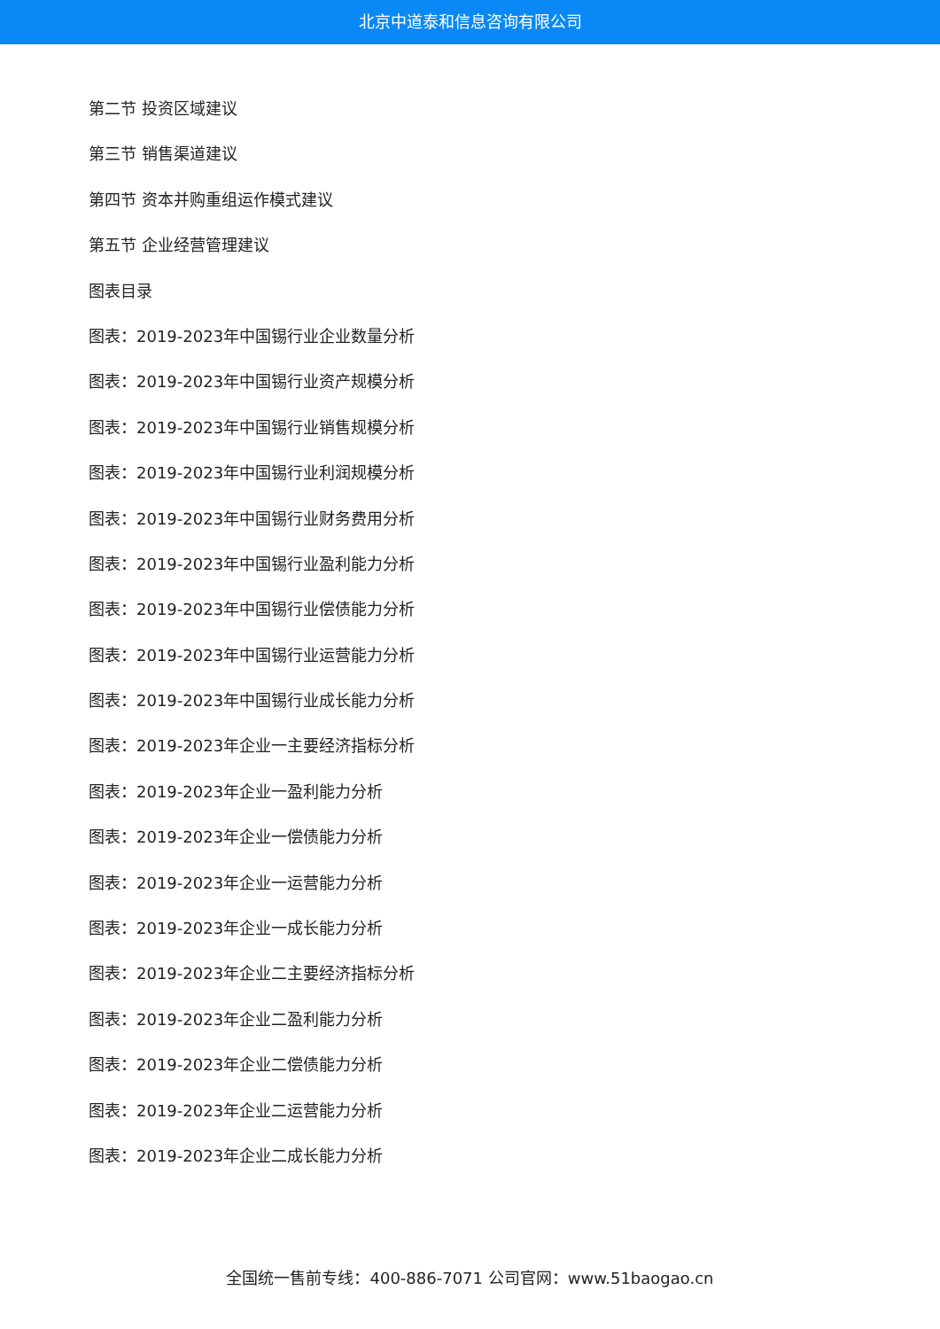北京中道泰和信息咨询有限公司
第二节 投资区域建议
第三节 销售渠道建议
第四节 资本并购重组运作模式建议
第五节 企业经营管理建议
图表目录
图表：2019-2023年中国锡行业企业数量分析
图表：2019-2023年中国锡行业资产规模分析
图表：2019-2023年中国锡行业销售规模分析
图表：2019-2023年中国锡行业利润规模分析
图表：2019-2023年中国锡行业财务费用分析
图表：2019-2023年中国锡行业盈利能力分析
图表：2019-2023年中国锡行业偿债能力分析
图表：2019-2023年中国锡行业运营能力分析
图表：2019-2023年中国锡行业成长能力分析
图表：2019-2023年企业一主要经济指标分析
图表：2019-2023年企业一盈利能力分析
图表：2019-2023年企业一偿债能力分析
图表：2019-2023年企业一运营能力分析
图表：2019-2023年企业一成长能力分析
图表：2019-2023年企业二主要经济指标分析
图表：2019-2023年企业二盈利能力分析
图表：2019-2023年企业二偿债能力分析
图表：2019-2023年企业二运营能力分析
图表：2019-2023年企业二成长能力分析
全国统一售前专线：400-886-7071 公司官网：www.51baogao.cn